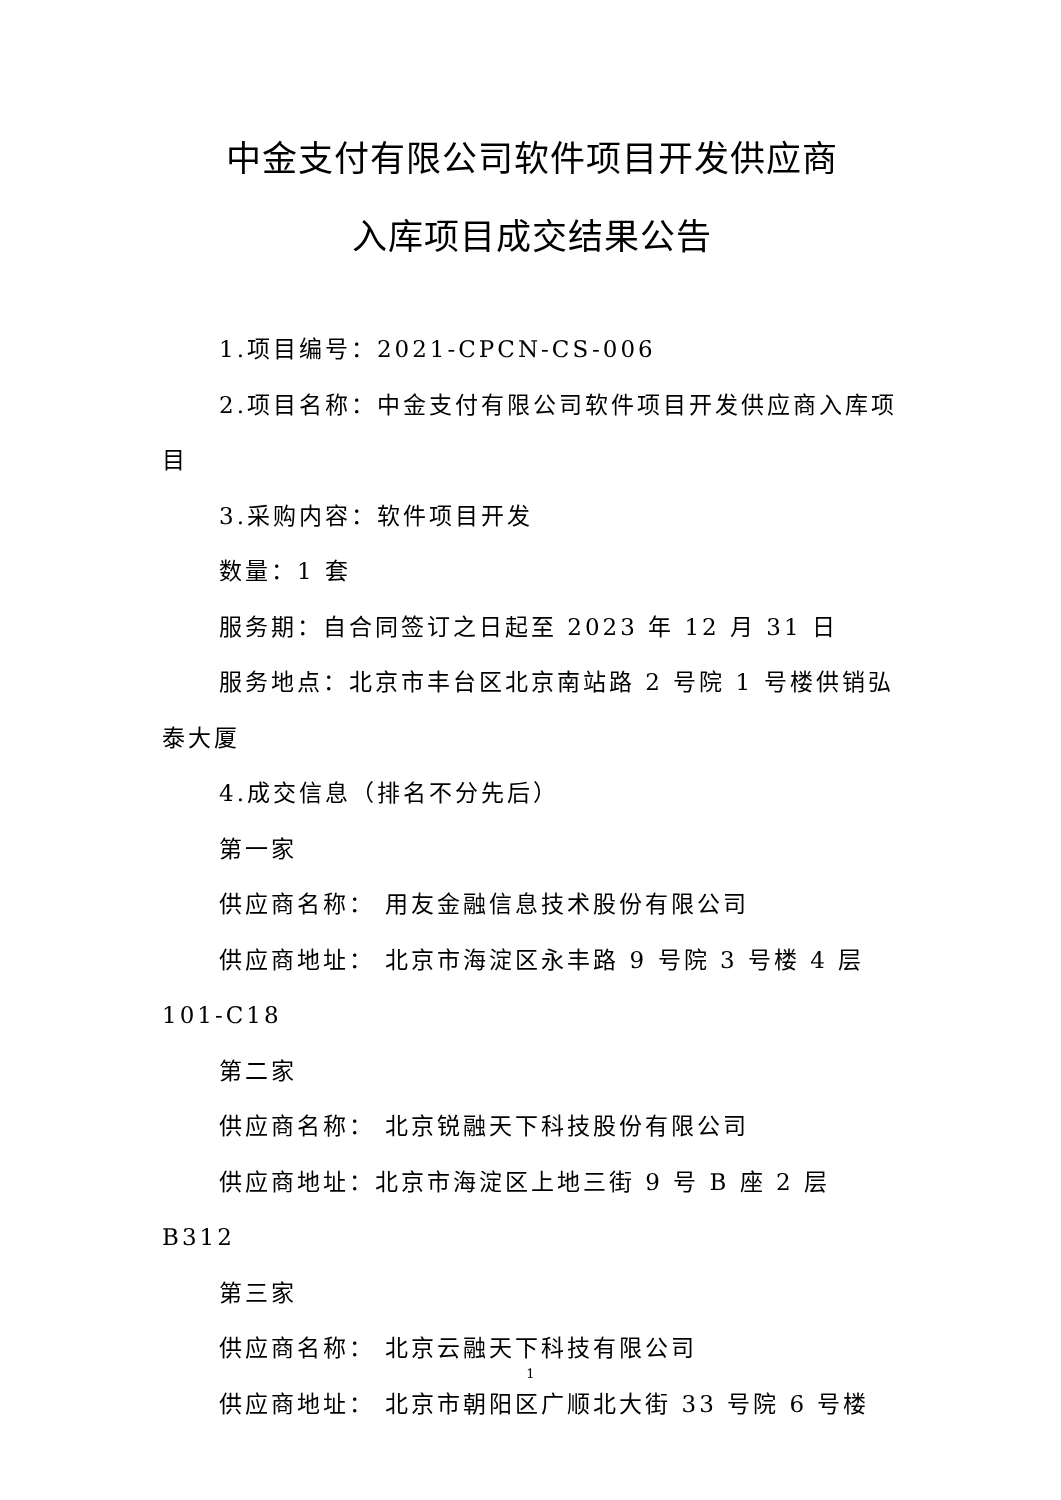中金支付有限公司软件项目开发供应商
入库项目成交结果公告
1.项目编号：2021-CPCN-CS-006
2.项目名称：中金支付有限公司软件项目开发供应商入库项目
3.采购内容：软件项目开发
数量：1 套
服务期：自合同签订之日起至 2023 年 12 月 31 日
服务地点：北京市丰台区北京南站路 2 号院 1 号楼供销弘泰大厦
4.成交信息（排名不分先后）
第一家
供应商名称： 用友金融信息技术股份有限公司
供应商地址： 北京市海淀区永丰路 9 号院 3 号楼 4 层 101-C18
第二家
供应商名称： 北京锐融天下科技股份有限公司
供应商地址：北京市海淀区上地三街 9 号 B 座 2 层 B312
第三家
供应商名称： 北京云融天下科技有限公司
供应商地址： 北京市朝阳区广顺北大街 33 号院 6 号楼
1